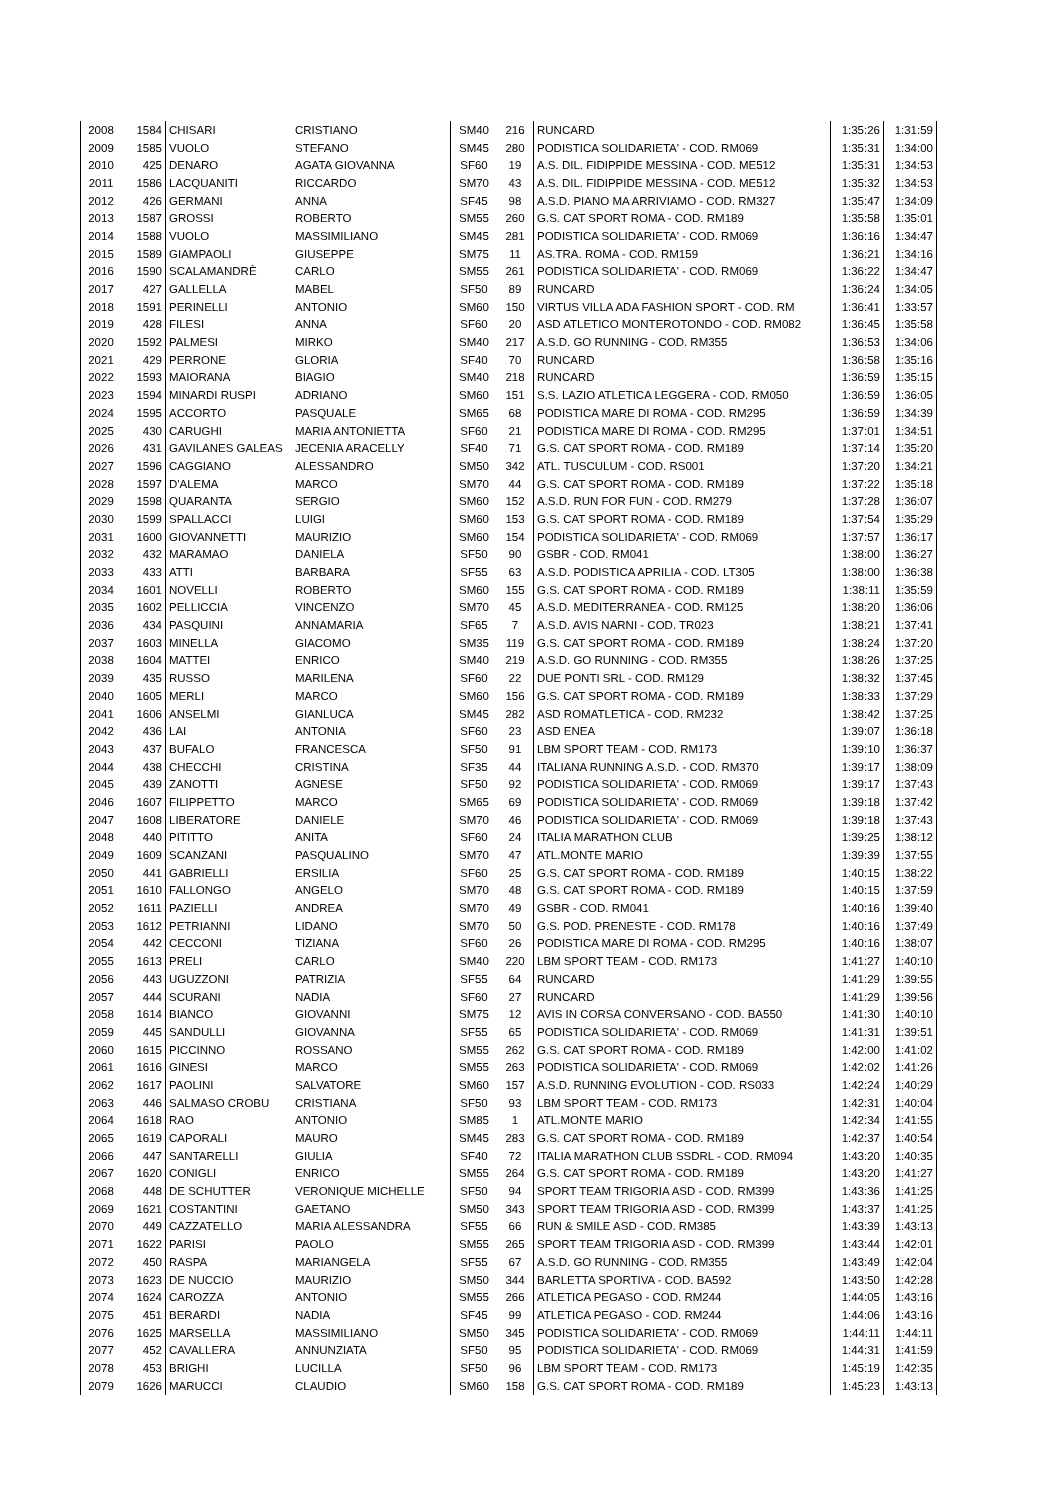| 2008 | 1584 | CHISARI | CRISTIANO | SM40 | 216 | RUNCARD | 1:35:26 | 1:31:59 |
| 2009 | 1585 | VUOLO | STEFANO | SM45 | 280 | PODISTICA SOLIDARIETA' - COD. RM069 | 1:35:31 | 1:34:00 |
| 2010 | 425 | DENARO | AGATA GIOVANNA | SF60 | 19 | A.S. DIL. FIDIPPIDE MESSINA - COD. ME512 | 1:35:31 | 1:34:53 |
| 2011 | 1586 | LACQUANITI | RICCARDO | SM70 | 43 | A.S. DIL. FIDIPPIDE MESSINA - COD. ME512 | 1:35:32 | 1:34:53 |
| 2012 | 426 | GERMANI | ANNA | SF45 | 98 | A.S.D. PIANO MA ARRIVIAMO - COD. RM327 | 1:35:47 | 1:34:09 |
| 2013 | 1587 | GROSSI | ROBERTO | SM55 | 260 | G.S. CAT SPORT ROMA - COD. RM189 | 1:35:58 | 1:35:01 |
| 2014 | 1588 | VUOLO | MASSIMILIANO | SM45 | 281 | PODISTICA SOLIDARIETA' - COD. RM069 | 1:36:16 | 1:34:47 |
| 2015 | 1589 | GIAMPAOLI | GIUSEPPE | SM75 | 11 | AS.TRA. ROMA - COD. RM159 | 1:36:21 | 1:34:16 |
| 2016 | 1590 | SCALAMANDRÈ | CARLO | SM55 | 261 | PODISTICA SOLIDARIETA' - COD. RM069 | 1:36:22 | 1:34:47 |
| 2017 | 427 | GALLELLA | MABEL | SF50 | 89 | RUNCARD | 1:36:24 | 1:34:05 |
| 2018 | 1591 | PERINELLI | ANTONIO | SM60 | 150 | VIRTUS VILLA ADA FASHION SPORT - COD. RM | 1:36:41 | 1:33:57 |
| 2019 | 428 | FILESI | ANNA | SF60 | 20 | ASD ATLETICO MONTEROTONDO - COD. RM082 | 1:36:45 | 1:35:58 |
| 2020 | 1592 | PALMESI | MIRKO | SM40 | 217 | A.S.D. GO RUNNING - COD. RM355 | 1:36:53 | 1:34:06 |
| 2021 | 429 | PERRONE | GLORIA | SF40 | 70 | RUNCARD | 1:36:58 | 1:35:16 |
| 2022 | 1593 | MAIORANA | BIAGIO | SM40 | 218 | RUNCARD | 1:36:59 | 1:35:15 |
| 2023 | 1594 | MINARDI RUSPI | ADRIANO | SM60 | 151 | S.S. LAZIO ATLETICA LEGGERA - COD. RM050 | 1:36:59 | 1:36:05 |
| 2024 | 1595 | ACCORTO | PASQUALE | SM65 | 68 | PODISTICA MARE DI ROMA - COD. RM295 | 1:36:59 | 1:34:39 |
| 2025 | 430 | CARUGHI | MARIA ANTONIETTA | SF60 | 21 | PODISTICA MARE DI ROMA - COD. RM295 | 1:37:01 | 1:34:51 |
| 2026 | 431 | GAVILANES GALEAS | JECENIA ARACELLY | SF40 | 71 | G.S. CAT SPORT ROMA - COD. RM189 | 1:37:14 | 1:35:20 |
| 2027 | 1596 | CAGGIANO | ALESSANDRO | SM50 | 342 | ATL. TUSCULUM - COD. RS001 | 1:37:20 | 1:34:21 |
| 2028 | 1597 | D'ALEMA | MARCO | SM70 | 44 | G.S. CAT SPORT ROMA - COD. RM189 | 1:37:22 | 1:35:18 |
| 2029 | 1598 | QUARANTA | SERGIO | SM60 | 152 | A.S.D. RUN FOR FUN - COD. RM279 | 1:37:28 | 1:36:07 |
| 2030 | 1599 | SPALLACCI | LUIGI | SM60 | 153 | G.S. CAT SPORT ROMA - COD. RM189 | 1:37:54 | 1:35:29 |
| 2031 | 1600 | GIOVANNETTI | MAURIZIO | SM60 | 154 | PODISTICA SOLIDARIETA' - COD. RM069 | 1:37:57 | 1:36:17 |
| 2032 | 432 | MARAMAO | DANIELA | SF50 | 90 | GSBR - COD. RM041 | 1:38:00 | 1:36:27 |
| 2033 | 433 | ATTI | BARBARA | SF55 | 63 | A.S.D. PODISTICA APRILIA - COD. LT305 | 1:38:00 | 1:36:38 |
| 2034 | 1601 | NOVELLI | ROBERTO | SM60 | 155 | G.S. CAT SPORT ROMA - COD. RM189 | 1:38:11 | 1:35:59 |
| 2035 | 1602 | PELLICCIA | VINCENZO | SM70 | 45 | A.S.D. MEDITERRANEA - COD. RM125 | 1:38:20 | 1:36:06 |
| 2036 | 434 | PASQUINI | ANNAMARIA | SF65 | 7 | A.S.D. AVIS NARNI - COD. TR023 | 1:38:21 | 1:37:41 |
| 2037 | 1603 | MINELLA | GIACOMO | SM35 | 119 | G.S. CAT SPORT ROMA - COD. RM189 | 1:38:24 | 1:37:20 |
| 2038 | 1604 | MATTEI | ENRICO | SM40 | 219 | A.S.D. GO RUNNING - COD. RM355 | 1:38:26 | 1:37:25 |
| 2039 | 435 | RUSSO | MARILENA | SF60 | 22 | DUE PONTI SRL - COD. RM129 | 1:38:32 | 1:37:45 |
| 2040 | 1605 | MERLI | MARCO | SM60 | 156 | G.S. CAT SPORT ROMA - COD. RM189 | 1:38:33 | 1:37:29 |
| 2041 | 1606 | ANSELMI | GIANLUCA | SM45 | 282 | ASD ROMATLETICA - COD. RM232 | 1:38:42 | 1:37:25 |
| 2042 | 436 | LAI | ANTONIA | SF60 | 23 | ASD ENEA | 1:39:07 | 1:36:18 |
| 2043 | 437 | BUFALO | FRANCESCA | SF50 | 91 | LBM SPORT TEAM - COD. RM173 | 1:39:10 | 1:36:37 |
| 2044 | 438 | CHECCHI | CRISTINA | SF35 | 44 | ITALIANA RUNNING A.S.D. - COD. RM370 | 1:39:17 | 1:38:09 |
| 2045 | 439 | ZANOTTI | AGNESE | SF50 | 92 | PODISTICA SOLIDARIETA' - COD. RM069 | 1:39:17 | 1:37:43 |
| 2046 | 1607 | FILIPPETTO | MARCO | SM65 | 69 | PODISTICA SOLIDARIETA' - COD. RM069 | 1:39:18 | 1:37:42 |
| 2047 | 1608 | LIBERATORE | DANIELE | SM70 | 46 | PODISTICA SOLIDARIETA' - COD. RM069 | 1:39:18 | 1:37:43 |
| 2048 | 440 | PITITTO | ANITA | SF60 | 24 | ITALIA MARATHON CLUB | 1:39:25 | 1:38:12 |
| 2049 | 1609 | SCANZANI | PASQUALINO | SM70 | 47 | ATL.MONTE MARIO | 1:39:39 | 1:37:55 |
| 2050 | 441 | GABRIELLI | ERSILIA | SF60 | 25 | G.S. CAT SPORT ROMA - COD. RM189 | 1:40:15 | 1:38:22 |
| 2051 | 1610 | FALLONGO | ANGELO | SM70 | 48 | G.S. CAT SPORT ROMA - COD. RM189 | 1:40:15 | 1:37:59 |
| 2052 | 1611 | PAZIELLI | ANDREA | SM70 | 49 | GSBR - COD. RM041 | 1:40:16 | 1:39:40 |
| 2053 | 1612 | PETRIANNI | LIDANO | SM70 | 50 | G.S. POD. PRENESTE - COD. RM178 | 1:40:16 | 1:37:49 |
| 2054 | 442 | CECCONI | TIZIANA | SF60 | 26 | PODISTICA MARE DI ROMA - COD. RM295 | 1:40:16 | 1:38:07 |
| 2055 | 1613 | PRELI | CARLO | SM40 | 220 | LBM SPORT TEAM - COD. RM173 | 1:41:27 | 1:40:10 |
| 2056 | 443 | UGUZZONI | PATRIZIA | SF55 | 64 | RUNCARD | 1:41:29 | 1:39:55 |
| 2057 | 444 | SCURANI | NADIA | SF60 | 27 | RUNCARD | 1:41:29 | 1:39:56 |
| 2058 | 1614 | BIANCO | GIOVANNI | SM75 | 12 | AVIS IN CORSA CONVERSANO - COD. BA550 | 1:41:30 | 1:40:10 |
| 2059 | 445 | SANDULLI | GIOVANNA | SF55 | 65 | PODISTICA SOLIDARIETA' - COD. RM069 | 1:41:31 | 1:39:51 |
| 2060 | 1615 | PICCINNO | ROSSANO | SM55 | 262 | G.S. CAT SPORT ROMA - COD. RM189 | 1:42:00 | 1:41:02 |
| 2061 | 1616 | GINESI | MARCO | SM55 | 263 | PODISTICA SOLIDARIETA' - COD. RM069 | 1:42:02 | 1:41:26 |
| 2062 | 1617 | PAOLINI | SALVATORE | SM60 | 157 | A.S.D. RUNNING EVOLUTION - COD. RS033 | 1:42:24 | 1:40:29 |
| 2063 | 446 | SALMASO CROBU | CRISTIANA | SF50 | 93 | LBM SPORT TEAM - COD. RM173 | 1:42:31 | 1:40:04 |
| 2064 | 1618 | RAO | ANTONIO | SM85 | 1 | ATL.MONTE MARIO | 1:42:34 | 1:41:55 |
| 2065 | 1619 | CAPORALI | MAURO | SM45 | 283 | G.S. CAT SPORT ROMA - COD. RM189 | 1:42:37 | 1:40:54 |
| 2066 | 447 | SANTARELLI | GIULIA | SF40 | 72 | ITALIA MARATHON CLUB SSDRL - COD. RM094 | 1:43:20 | 1:40:35 |
| 2067 | 1620 | CONIGLI | ENRICO | SM55 | 264 | G.S. CAT SPORT ROMA - COD. RM189 | 1:43:20 | 1:41:27 |
| 2068 | 448 | DE SCHUTTER | VERONIQUE MICHELLE | SF50 | 94 | SPORT TEAM TRIGORIA ASD - COD. RM399 | 1:43:36 | 1:41:25 |
| 2069 | 1621 | COSTANTINI | GAETANO | SM50 | 343 | SPORT TEAM TRIGORIA ASD - COD. RM399 | 1:43:37 | 1:41:25 |
| 2070 | 449 | CAZZATELLO | MARIA ALESSANDRA | SF55 | 66 | RUN & SMILE ASD - COD. RM385 | 1:43:39 | 1:43:13 |
| 2071 | 1622 | PARISI | PAOLO | SM55 | 265 | SPORT TEAM TRIGORIA ASD - COD. RM399 | 1:43:44 | 1:42:01 |
| 2072 | 450 | RASPA | MARIANGELA | SF55 | 67 | A.S.D. GO RUNNING - COD. RM355 | 1:43:49 | 1:42:04 |
| 2073 | 1623 | DE NUCCIO | MAURIZIO | SM50 | 344 | BARLETTA SPORTIVA - COD. BA592 | 1:43:50 | 1:42:28 |
| 2074 | 1624 | CAROZZA | ANTONIO | SM55 | 266 | ATLETICA PEGASO - COD. RM244 | 1:44:05 | 1:43:16 |
| 2075 | 451 | BERARDI | NADIA | SF45 | 99 | ATLETICA PEGASO - COD. RM244 | 1:44:06 | 1:43:16 |
| 2076 | 1625 | MARSELLA | MASSIMILIANO | SM50 | 345 | PODISTICA SOLIDARIETA' - COD. RM069 | 1:44:11 | 1:44:11 |
| 2077 | 452 | CAVALLERA | ANNUNZIATA | SF50 | 95 | PODISTICA SOLIDARIETA' - COD. RM069 | 1:44:31 | 1:41:59 |
| 2078 | 453 | BRIGHI | LUCILLA | SF50 | 96 | LBM SPORT TEAM - COD. RM173 | 1:45:19 | 1:42:35 |
| 2079 | 1626 | MARUCCI | CLAUDIO | SM60 | 158 | G.S. CAT SPORT ROMA - COD. RM189 | 1:45:23 | 1:43:13 |